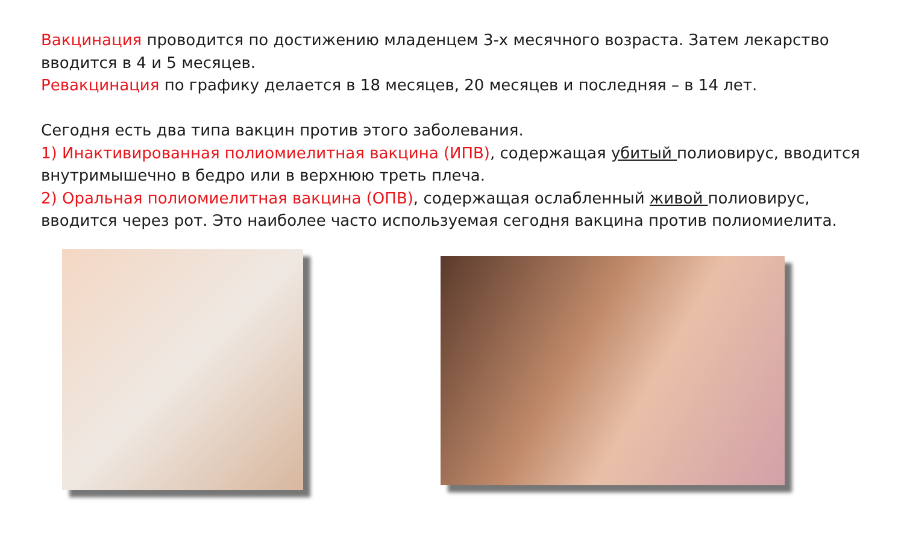Вакцинация проводится по достижению младенцем 3-х месячного возраста. Затем лекарство вводится в 4 и 5 месяцев.
Ревакцинация по графику делается в 18 месяцев, 20 месяцев и последняя – в 14 лет.
Сегодня есть два типа вакцин против этого заболевания.
1) Инактивированная полиомиелитная вакцина (ИПВ), содержащая убитый полиовирус, вводится внутримышечно в бедро или в верхнюю треть плеча.
2) Оральная полиомиелитная вакцина (ОПВ), содержащая ослабленный живой полиовирус, вводится через рот. Это наиболее часто используемая сегодня вакцина против полиомиелита.